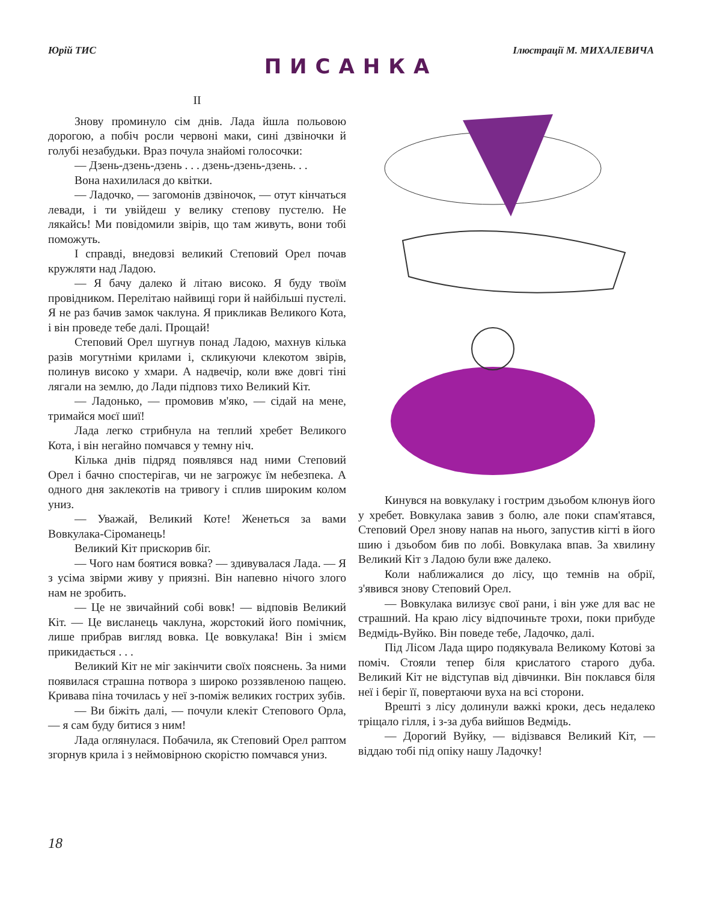Юрій ТИС Ілюстрації М. МИХАЛЕВИЧА
ПИСАНКА
II
Знову проминуло сім днів. Лада йшла польовою дорогою, а побіч росли червоні маки, сині дзвіночки й голубі незабудьки. Враз почула знайомі голосочки:
— Дзень-дзень-дзень . . . дзень-дзень-дзень. . .
Вона нахилилася до квітки.
— Ладочко, — загомонів дзвіночок, — отут кінчаться левади, і ти увійдеш у велику степову пустелю. Не лякайсь! Ми повідомили звірів, що там живуть, вони тобі поможуть.
І справді, внедовзі великий Степовий Орел почав кружляти над Ладою.
— Я бачу далеко й літаю високо. Я буду твоїм провідником. Перелітаю найвищі гори й найбільші пустелі. Я не раз бачив замок чаклуна. Я прикликав Великого Кота, і він проведе тебе далі. Прощай!
Степовий Орел шугнув понад Ладою, махнув кілька разів могутніми крилами і, скликуючи клекотом звірів, полинув високо у хмари. А надвечір, коли вже довгі тіні лягали на землю, до Лади підповз тихо Великий Кіт.
— Ладонько, — промовив м'яко, — сідай на мене, тримайся моєї шиї!
Лада легко стрибнула на теплий хребет Великого Кота, і він негайно помчався у темну ніч.
Кілька днів підряд появлявся над ними Степовий Орел і бачно спостерігав, чи не загрожує їм небезпека. А одного дня заклекотів на тривогу і сплив широким колом униз.
— Уважай, Великий Коте! Женеться за вами Вовкулака-Сіроманець!
Великий Кіт прискорив біг.
— Чого нам боятися вовка? — здивувалася Лада. — Я з усіма звірми живу у приязні. Він напевно нічого злого нам не зробить.
— Це не звичайний собі вовк! — відповів Великий Кіт. — Це висланець чаклуна, жорстокий його помічник, лише прибрав вигляд вовка. Це вовкулака! Він і змієм прикидається . . .
Великий Кіт не міг закінчити своїх пояснень. За ними появилася страшна потвора з широко роззявленою пащею. Кривава піна точилась у неї з-поміж великих гострих зубів.
— Ви біжіть далі, — почули клекіт Степового Орла, — я сам буду битися з ним!
Лада оглянулася. Побачила, як Степовий Орел раптом згорнув крила і з неймовірною скорістю помчався униз.
Кинувся на вовкулаку і гострим дзьобом клюнув його у хребет. Вовкулака завив з болю, але поки спам'ятався, Степовий Орел знову напав на нього, запустив кігті в його шию і дзьобом бив по лобі. Вовкулака впав. За хвилину Великий Кіт з Ладою були вже далеко.
Коли наближалися до лісу, що темнів на обрії, з'явився знову Степовий Орел.
— Вовкулака вилизує свої рани, і він уже для вас не страшний. На краю лісу відпочиньте трохи, поки прибуде Ведмідь-Вуйко. Він поведе тебе, Ладочко, далі.
Під Лісом Лада щиро подякувала Великому Котові за поміч. Стояли тепер біля крислатого старого дуба. Великий Кіт не відступав від дівчинки. Він поклався біля неї і беріг її, повертаючи вуха на всі сторони.
Врешті з лісу долинули важкі кроки, десь недалеко тріщало гілля, і з-за дуба вийшов Ведмідь.
— Дорогий Вуйку, — відізвався Великий Кіт, — віддаю тобі під опіку нашу Ладочку!
18